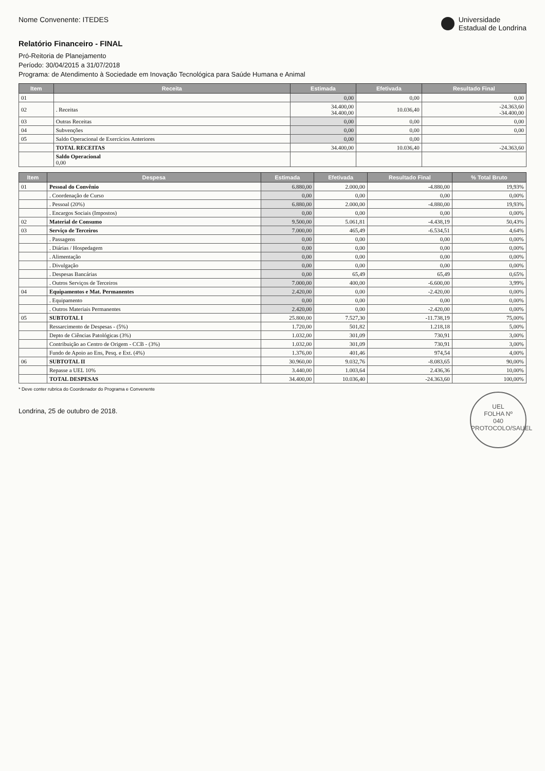Nome Convenente: ITEDES Universidade
Estadual de Londrina
Relatório Financeiro - FINAL
Pró-Reitoria de Planejamento
Período: 30/04/2015 a 31/07/2018
Programa: de Atendimento à Sociedade em Inovação Tecnológica para Saúde Humana e Animal
| Item | Receita | Estimada | Efetivada | Resultado Final |
| --- | --- | --- | --- | --- |
| 01 | | 0,00 | 0,00 | 0,00 |
| 02 | . Receitas | 34.400,00 34.400,00 | 10.036,40 | -24.363,60 -34.400,00 |
| 03 | Outras Receitas | 0,00 | 0,00 | 0,00 |
| 04 | Subvenções | 0,00 | 0,00 | 0,00 |
| 05 | Saldo Operacional de Exercícios Anteriores | 0,00 | 0,00 | |
| | TOTAL RECEITAS | 34.400,00 | 10.036,40 | -24.363,60 |
| | Saldo Operacional 0,00 | | | |
| Item | Despesa | Estimada | Efetivada | Resultado Final | % Total Bruto |
| --- | --- | --- | --- | --- | --- |
| 01 | Pessoal do Convênio | 6.880,00 | 2.000,00 | -4.880,00 | 19,93% |
| | . Coordenação de Curso | 0,00 | 0,00 | 0,00 | 0,00% |
| | . Pessoal (20%) | 6.880,00 | 2.000,00 | -4.880,00 | 19,93% |
| | . Encargos Sociais (Impostos) | 0,00 | 0,00 | 0,00 | 0,00% |
| 02 | Material de Consumo | 9.500,00 | 5.061,81 | -4.438,19 | 50,43% |
| 03 | Serviço de Terceiros | 7.000,00 | 465,49 | -6.534,51 | 4,64% |
| | . Passagens | 0,00 | 0,00 | 0,00 | 0,00% |
| | . Diárias / Hospedagem | 0,00 | 0,00 | 0,00 | 0,00% |
| | . Alimentação | 0,00 | 0,00 | 0,00 | 0,00% |
| | . Divulgação | 0,00 | 0,00 | 0,00 | 0,00% |
| | . Despesas Bancárias | 0,00 | 65,49 | 65,49 | 0,65% |
| | . Outros Serviços de Terceiros | 7.000,00 | 400,00 | -6.600,00 | 3,99% |
| 04 | Equipamentos e Mat. Permanentes | 2.420,00 | 0,00 | -2.420,00 | 0,00% |
| | . Equipamento | 0,00 | 0,00 | 0,00 | 0,00% |
| | . Outros Materiais Permanentes | 2.420,00 | 0,00 | -2.420,00 | 0,00% |
| 05 | SUBTOTAL I | 25.800,00 | 7.527,30 | -11.738,19 | 75,00% |
| | Ressarcimento de Despesas - (5%) | 1.720,00 | 501,82 | 1.218,18 | 5,00% |
| | Depto de Ciências Patológicas (3%) | 1.032,00 | 301,09 | 730,91 | 3,00% |
| | Contribuição ao Centro de Origem - CCB - (3%) | 1.032,00 | 301,09 | 730,91 | 3,00% |
| | Fundo de Apoio ao Ens, Pesq. e Ext. (4%) | 1.376,00 | 401,46 | 974,54 | 4,00% |
| 06 | SUBTOTAL II | 30.960,00 | 9.032,76 | -8.083,65 | 90,00% |
| | Repasse a UEL 10% | 3.440,00 | 1.003,64 | 2.436,36 | 10,00% |
| | TOTAL DESPESAS | 34.400,00 | 10.036,40 | -24.363,60 | 100,00% |
* Deve conter rubrica do Coordenador do Programa e Convenente
UEL
FOLHA Nº
040
PROTOCOLO/SAUEL
Londrina, 25 de outubro de 2018.